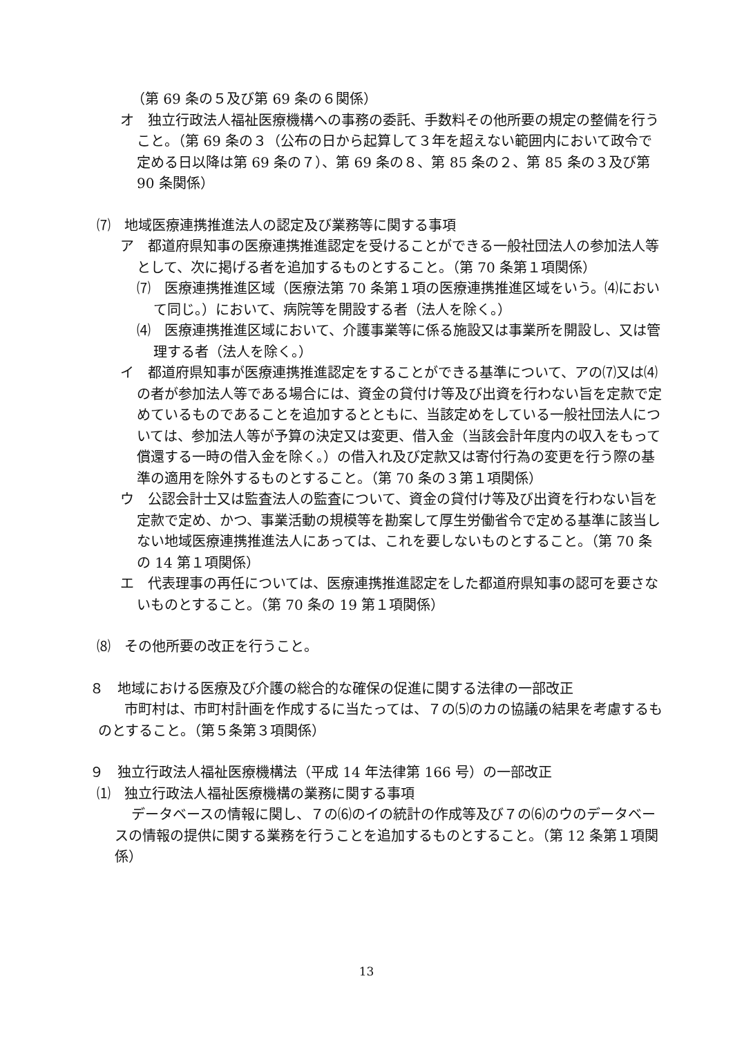（第 69 条の５及び第 69 条の６関係）
オ　独立行政法人福祉医療機構への事務の委託、手数料その他所要の規定の整備を行うこと。（第 69 条の３（公布の日から起算して３年を超えない範囲内において政令で定める日以降は第 69 条の７）、第 69 条の８、第 85 条の２、第 85 条の３及び第 90 条関係）
⑺　地域医療連携推進法人の認定及び業務等に関する事項
ア　都道府県知事の医療連携推進認定を受けることができる一般社団法人の参加法人等として、次に掲げる者を追加するものとすること。（第 70 条第１項関係）
⑺　医療連携推進区域（医療法第 70 条第１項の医療連携推進区域をいう。⑷において同じ。）において、病院等を開設する者（法人を除く。）
⑷　医療連携推進区域において、介護事業等に係る施設又は事業所を開設し、又は管理する者（法人を除く。）
イ　都道府県知事が医療連携推進認定をすることができる基準について、アの⑺又は⑷の者が参加法人等である場合には、資金の貸付け等及び出資を行わない旨を定款で定めているものであることを追加するとともに、当該定めをしている一般社団法人については、参加法人等が予算の決定又は変更、借入金（当該会計年度内の収入をもって償還する一時の借入金を除く。）の借入れ及び定款又は寄付行為の変更を行う際の基準の適用を除外するものとすること。（第 70 条の３第１項関係）
ウ　公認会計士又は監査法人の監査について、資金の貸付け等及び出資を行わない旨を定款で定め、かつ、事業活動の規模等を勘案して厚生労働省令で定める基準に該当しない地域医療連携推進法人にあっては、これを要しないものとすること。（第 70 条の 14 第１項関係）
エ　代表理事の再任については、医療連携推進認定をした都道府県知事の認可を要さないものとすること。（第 70 条の 19 第１項関係）
⑻　その他所要の改正を行うこと。
８　地域における医療及び介護の総合的な確保の促進に関する法律の一部改正
市町村は、市町村計画を作成するに当たっては、７の⑸のカの協議の結果を考慮するものとすること。（第５条第３項関係）
９　独立行政法人福祉医療機構法（平成 14 年法律第 166 号）の一部改正
⑴　独立行政法人福祉医療機構の業務に関する事項
データベースの情報に関し、７の⑹のイの統計の作成等及び７の⑹のウのデータベースの情報の提供に関する業務を行うことを追加するものとすること。（第 12 条第１項関係）
13